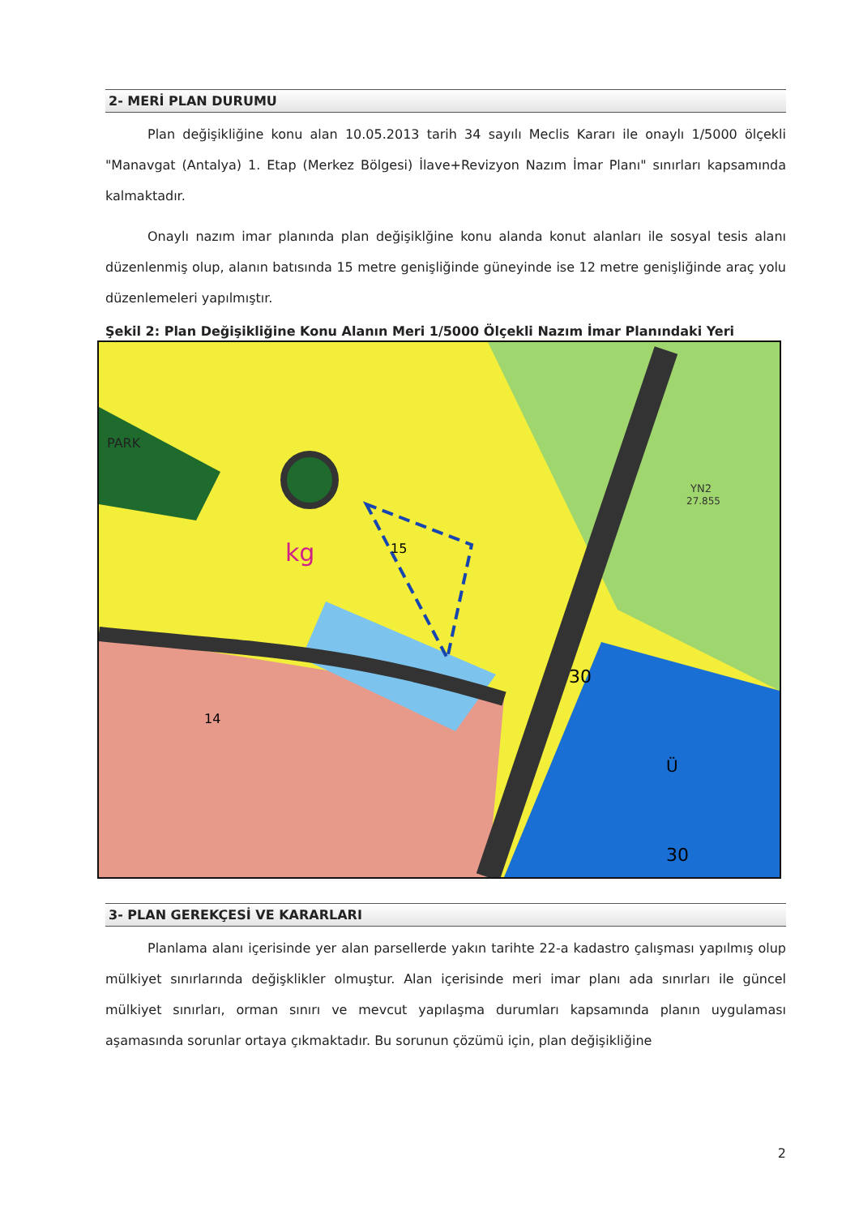2- MERİ PLAN DURUMU
Plan değişikliğine konu alan 10.05.2013 tarih 34 sayılı Meclis Kararı ile onaylı 1/5000 ölçekli "Manavgat (Antalya) 1. Etap (Merkez Bölgesi) İlave+Revizyon Nazım İmar Planı" sınırları kapsamında kalmaktadır.
Onaylı nazım imar planında plan değişiklğine konu alanda konut alanları ile sosyal tesis alanı düzenlenmiş olup, alanın batısında 15 metre genişliğinde güneyinde ise 12 metre genişliğinde araç yolu düzenlemeleri yapılmıştır.
Şekil 2: Plan Değişikliğine Konu Alanın Meri 1/5000 Ölçekli Nazım İmar Planındaki Yeri
kg
PARK
30
Ü
YN2
27.855
15
14
30
3- PLAN GEREKÇESİ VE KARARLARI
Planlama alanı içerisinde yer alan parsellerde yakın tarihte 22-a kadastro çalışması yapılmış olup mülkiyet sınırlarında değişklikler olmuştur. Alan içerisinde meri imar planı ada sınırları ile güncel mülkiyet sınırları, orman sınırı ve mevcut yapılaşma durumları kapsamında planın uygulaması aşamasında sorunlar ortaya çıkmaktadır. Bu sorunun çözümü için, plan değişikliğine
2